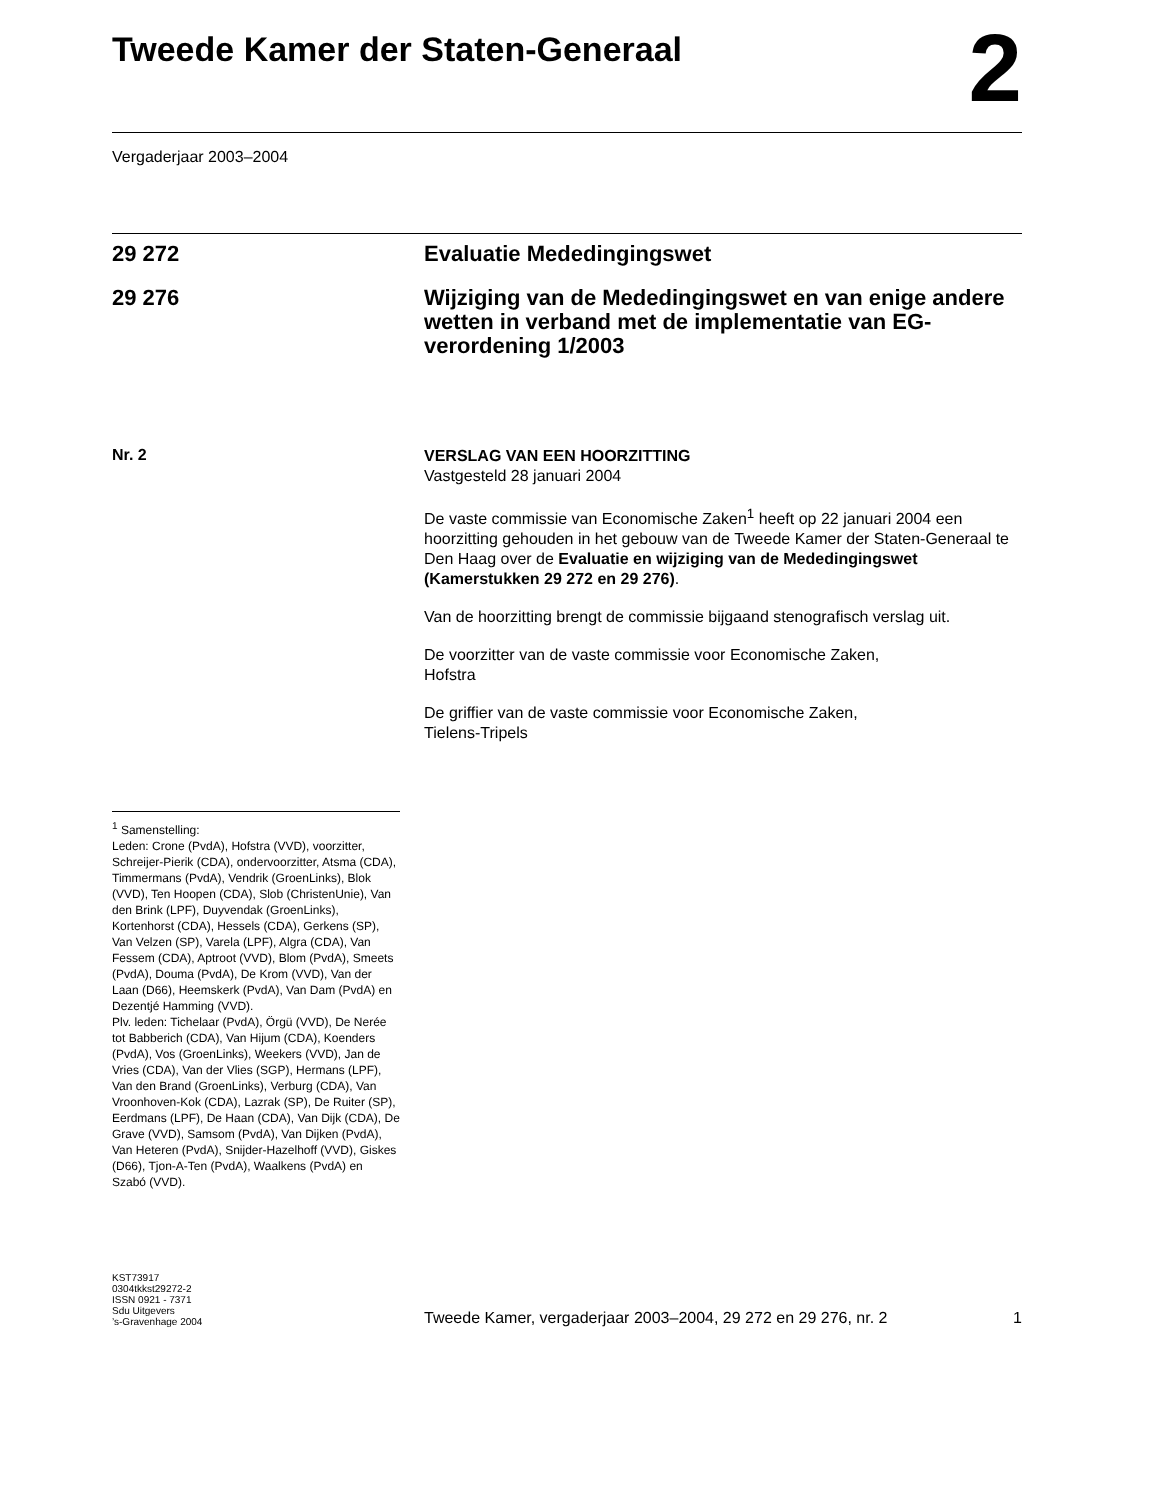Tweede Kamer der Staten-Generaal
2
Vergaderjaar 2003–2004
29 272 Evaluatie Mededingingswet
29 276 Wijziging van de Mededingingswet en van enige andere wetten in verband met de implementatie van EG-verordening 1/2003
Nr. 2
VERSLAG VAN EEN HOORZITTING
Vastgesteld 28 januari 2004
De vaste commissie van Economische Zaken<sup>1</sup> heeft op 22 januari 2004 een hoorzitting gehouden in het gebouw van de Tweede Kamer der Staten-Generaal te Den Haag over de Evaluatie en wijziging van de Mededingingswet (Kamerstukken 29 272 en 29 276).
Van de hoorzitting brengt de commissie bijgaand stenografisch verslag uit.
De voorzitter van de vaste commissie voor Economische Zaken,
Hofstra
De griffier van de vaste commissie voor Economische Zaken,
Tielens-Tripels
<sup>1</sup> Samenstelling:
Leden: Crone (PvdA), Hofstra (VVD), voorzitter, Schreijer-Pierik (CDA), ondervoorzitter, Atsma (CDA), Timmermans (PvdA), Vendrik (GroenLinks), Blok (VVD), Ten Hoopen (CDA), Slob (ChristenUnie), Van den Brink (LPF), Duyvendak (GroenLinks), Kortenhorst (CDA), Hessels (CDA), Gerkens (SP), Van Velzen (SP), Varela (LPF), Algra (CDA), Van Fessem (CDA), Aptroot (VVD), Blom (PvdA), Smeets (PvdA), Douma (PvdA), De Krom (VVD), Van der Laan (D66), Heemskerk (PvdA), Van Dam (PvdA) en Dezentjé Hamming (VVD).
Plv. leden: Tichelaar (PvdA), Örgü (VVD), De Nerée tot Babberich (CDA), Van Hijum (CDA), Koenders (PvdA), Vos (GroenLinks), Weekers (VVD), Jan de Vries (CDA), Van der Vlies (SGP), Hermans (LPF), Van den Brand (GroenLinks), Verburg (CDA), Van Vroonhoven-Kok (CDA), Lazrak (SP), De Ruiter (SP), Eerdmans (LPF), De Haan (CDA), Van Dijk (CDA), De Grave (VVD), Samsom (PvdA), Van Dijken (PvdA), Van Heteren (PvdA), Snijder-Hazelhoff (VVD), Giskes (D66), Tjon-A-Ten (PvdA), Waalkens (PvdA) en Szabó (VVD).
KST73917
0304tkkst29272-2
ISSN 0921 - 7371
Sdu Uitgevers
’s-Gravenhage 2004
Tweede Kamer, vergaderjaar 2003–2004, 29 272 en 29 276, nr. 2 1